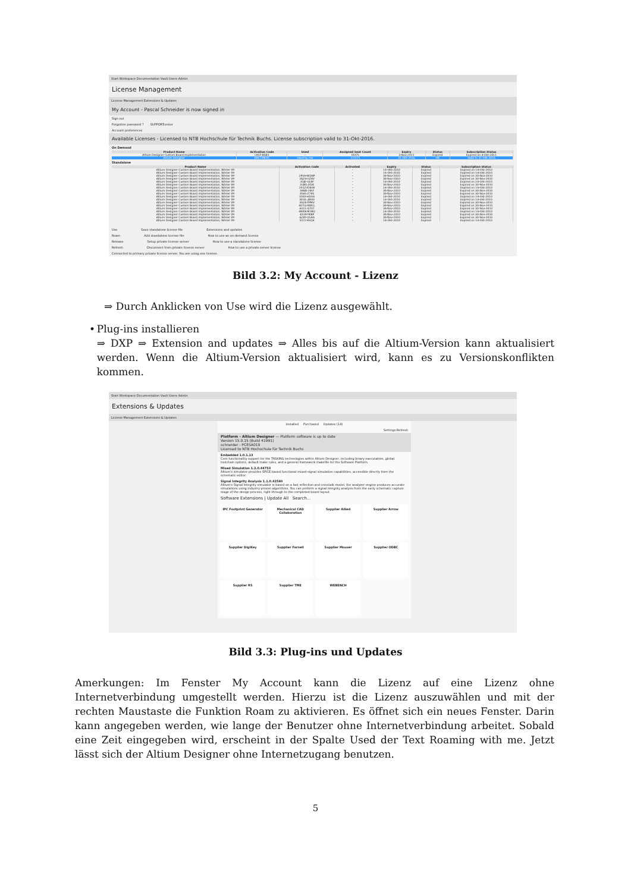Start Workspace Documentation Vault Users Admin
License Management
License Management Extensions & Updates
My Account - Pascal Schneider is now signed in
Sign out
Forgotten password ? SUPPORTcenter
Account preferences
Available Licenses - Licensed to NTB Hochschule für Technik Buchs. License subscription valid to 31-Okt-2016.
On Demand
| Product Name | Activation Code | Used | Assigned Seat Count | Expiry | Status | Subscription Status |
| --- | --- | --- | --- | --- | --- | --- |
| Altium Designer Custom Board Implementation | LKCF-B5B3 | - | 0/375 | 3-Nov-2011 | Expired | Expired on 4-Okt-2011 |
| Altium Designer | G8CT-ML9C | Used by me | 17/375 | 31-Okt-2016 | OK | Valid to 31-Okt-2016 |
Standalone
| Product Name | Activation Code | Activated | Expiry | Status | Subscription Status |
| --- | --- | --- | --- | --- | --- |
| Altium Designer Custom Board Implementation, Winter 09 | | - | 14-Okt-2010 | Expired | Expired on 14-Okt-2010 |
| Altium Designer Custom Board Implementation, Winter 09 | | - | 14-Okt-2010 | Expired | Expired on 14-Okt-2010 |
| Altium Designer Custom Board Implementation, Winter 09 | 29SH-WD8P | - | 30-Nov-2010 | Expired | Expired on 30-Nov-2010 |
| Altium Designer Custom Board Implementation, Winter 09 | 2AZ4-UZ4V | - | 30-Nov-2010 | Expired | Expired on 30-Nov-2010 |
| Altium Designer Custom Board Implementation, Winter 09 | 2DJE-UL8F | - | 14-Okt-2010 | Expired | Expired on 14-Okt-2010 |
| Altium Designer Custom Board Implementation, Winter 09 | 2LBG-JYDK | - | 30-Nov-2010 | Expired | Expired on 30-Nov-2010 |
| Altium Designer Custom Board Implementation, Winter 09 | 2X5Z-R3EW | - | 14-Okt-2010 | Expired | Expired on 14-Okt-2010 |
| Altium Designer Custom Board Implementation, Winter 09 | 34BG-28LY | - | 30-Nov-2010 | Expired | Expired on 30-Nov-2010 |
| Altium Designer Custom Board Implementation, Winter 09 | 356S-Z78S | - | 30-Nov-2010 | Expired | Expired on 30-Nov-2010 |
| Altium Designer Custom Board Implementation, Winter 09 | 35GX-6DV6 | - | 14-Okt-2010 | Expired | Expired on 14-Okt-2010 |
| Altium Designer Custom Board Implementation, Winter 09 | 3DQL-JW43 | - | 14-Okt-2010 | Expired | Expired on 14-Okt-2010 |
| Altium Designer Custom Board Implementation, Winter 09 | 3G2E-YPMV | - | 30-Nov-2010 | Expired | Expired on 30-Nov-2010 |
| Altium Designer Custom Board Implementation, Winter 09 | 4DTQ-RWCL | - | 30-Nov-2010 | Expired | Expired on 30-Nov-2010 |
| Altium Designer Custom Board Implementation, Winter 09 | 4UL5-G7XT | - | 30-Nov-2010 | Expired | Expired on 30-Nov-2010 |
| Altium Designer Custom Board Implementation, Winter 09 | 4WKK-M2BQ | - | 14-Okt-2010 | Expired | Expired on 14-Okt-2010 |
| Altium Designer Custom Board Implementation, Winter 09 | 4X39-YKBP | - | 30-Nov-2010 | Expired | Expired on 30-Nov-2010 |
| Altium Designer Custom Board Implementation, Winter 09 | 4ZAY-QSAG | - | 30-Nov-2010 | Expired | Expired on 30-Nov-2010 |
| Altium Designer Custom Board Implementation, Winter 09 | 5372-ESQ4 | - | 14-Okt-2010 | Expired | Expired on 14-Okt-2010 |
Use Save standalone license file Extensions and updates
Roam Add standalone license file How to use an on-demand license
Release Setup private license server How to use a standalone license
Refresh Disconnect from private license server How to use a private server license
Connected to primary private license server. You are using one license.
Bild 3.2: My Account - Lizenz
⇒ Durch Anklicken von Use wird die Lizenz ausgewählt.
• Plug-ins installieren
⇒ DXP ⇒ Extension and updates ⇒ Alles bis auf die Altium-Version kann aktualisiert werden. Wenn die Altium-Version aktualisiert wird, kann es zu Versionskonflikten kommen.
Start Workspace Documentation Vault Users Admin
Extensions & Updates
License Management Extensions & Updates
Installed Purchased Updates (14)
Settings Refresh
Platform - Altium Designer — Platform software is up to date
Version 15.0.15 (Build 41991)
schneider - PCESA019
Licensed to NTB Hochschule für Technik Buchs
Embedded 1.0.1.13
Core functionality support for the TASKING technologies within Altium Designer, including binary executables, global toolchain options, default make rules, and a general framework makefile for the Software Platform.
Mixed Simulation 1.2.0.44753
Altium's simulator provides SPICE-based functional mixed-signal simulation capabilities, accessible directly from the schematic editor.
Signal Integrity Analysis 1.1.0.42560
Altium's Signal Integrity simulator is based on a fast reflection and crosstalk model, the analyzer engine produces accurate simulations using industry-proven algorithms. You can perform a signal integrity analysis from the early schematic capture stage of the design process, right through to the completed board layout.
Software Extensions | Update All Search...
IPC Footprint Generator
Mechanical CAD Collaboration
Supplier Allied
Supplier Arrow
Supplier DigiKey
Supplier Farnell
Supplier Mouser
Supplier ODBC
Supplier RS
Supplier TME
WEBENCH
Bild 3.3: Plug-ins und Updates
Amerkungen: Im Fenster My Account kann die Lizenz auf eine Lizenz ohne Internetverbindung umgestellt werden. Hierzu ist die Lizenz auszuwählen und mit der rechten Maustaste die Funktion Roam zu aktivieren. Es öffnet sich ein neues Fenster. Darin kann angegeben werden, wie lange der Benutzer ohne Internetverbindung arbeitet. Sobald eine Zeit eingegeben wird, erscheint in der Spalte Used der Text Roaming with me. Jetzt lässt sich der Altium Designer ohne Internetzugang benutzen.
5